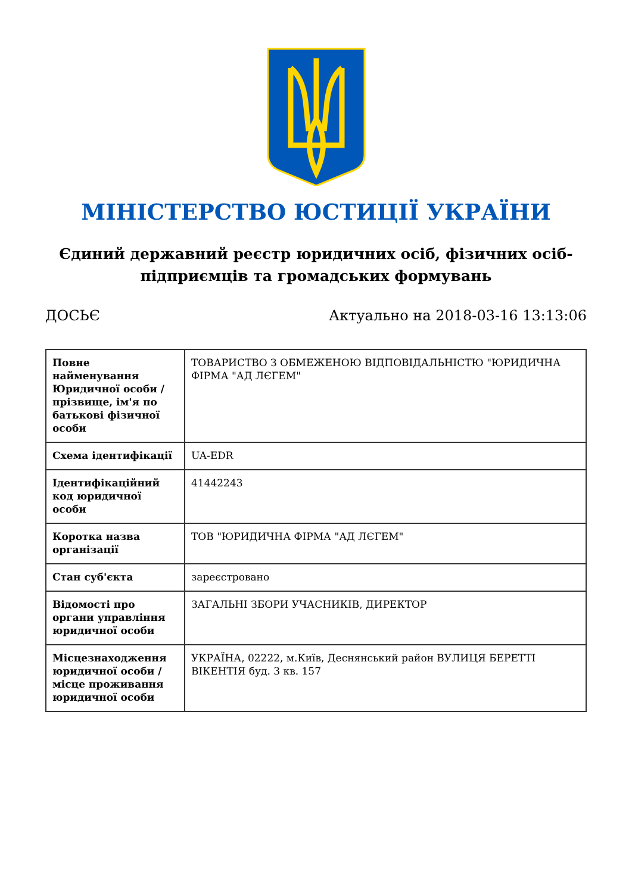МІНІСТЕРСТВО ЮСТИЦІЇ УКРАЇНИ
Єдиний державний реєстр юридичних осіб, фізичних осіб-підприємців та громадських формувань
ДОСЬЄ Актуально на 2018-03-16 13:13:06
| Повне найменування Юридичної особи / прізвище, ім'я по батькові фізичної особи | ТОВАРИСТВО З ОБМЕЖЕНОЮ ВІДПОВІДАЛЬНІСТЮ "ЮРИДИЧНА ФІРМА "АД ЛЄГЕМ" |
| Схема ідентифікації | UA-EDR |
| Ідентифікаційний код юридичної особи | 41442243 |
| Коротка назва організації | ТОВ "ЮРИДИЧНА ФІРМА "АД ЛЄГЕМ" |
| Стан суб'єкта | зареєстровано |
| Відомості про органи управління юридичної особи | ЗАГАЛЬНІ ЗБОРИ УЧАСНИКІВ, ДИРЕКТОР |
| Місцезнаходження юридичної особи / місце проживання юридичної особи | УКРАЇНА, 02222, м.Київ, Деснянський район ВУЛИЦЯ БЕРЕТТІ ВІКЕНТІЯ буд. 3 кв. 157 |